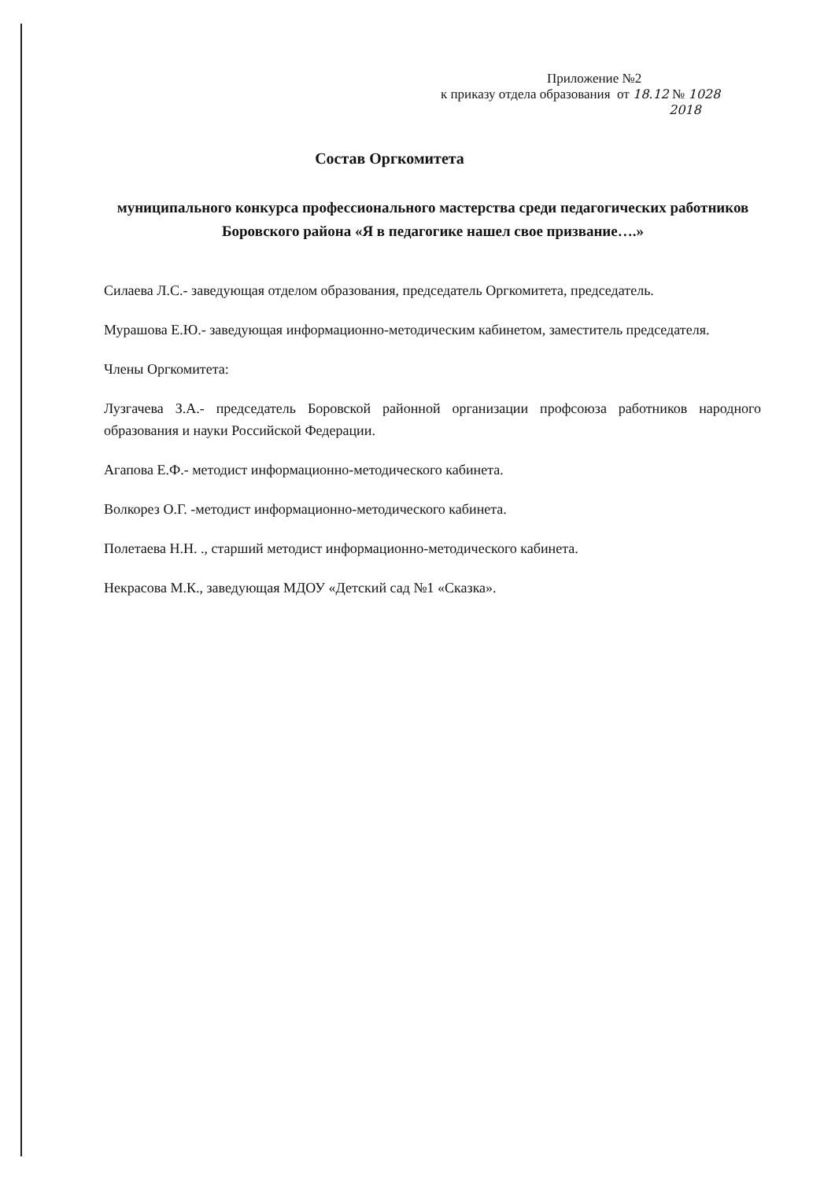Приложение №2
к приказу отдела образования от 18.12 № 1028
2018
Состав Оргкомитета
муниципального конкурса профессионального мастерства среди педагогических работников Боровского района «Я в педагогике нашел свое призвание….»
Силаева Л.С.- заведующая отделом образования, председатель Оргкомитета, председатель.
Мурашова Е.Ю.- заведующая информационно-методическим кабинетом, заместитель председателя.
Члены Оргкомитета:
Лузгачева З.А.- председатель Боровской районной организации профсоюза работников народного образования и науки Российской Федерации.
Агапова Е.Ф.- методист информационно-методического кабинета.
Волкорез О.Г. -методист информационно-методического кабинета.
Полетаева Н.Н. ., старший методист информационно-методического кабинета.
Некрасова М.К., заведующая МДОУ «Детский сад №1 «Сказка».